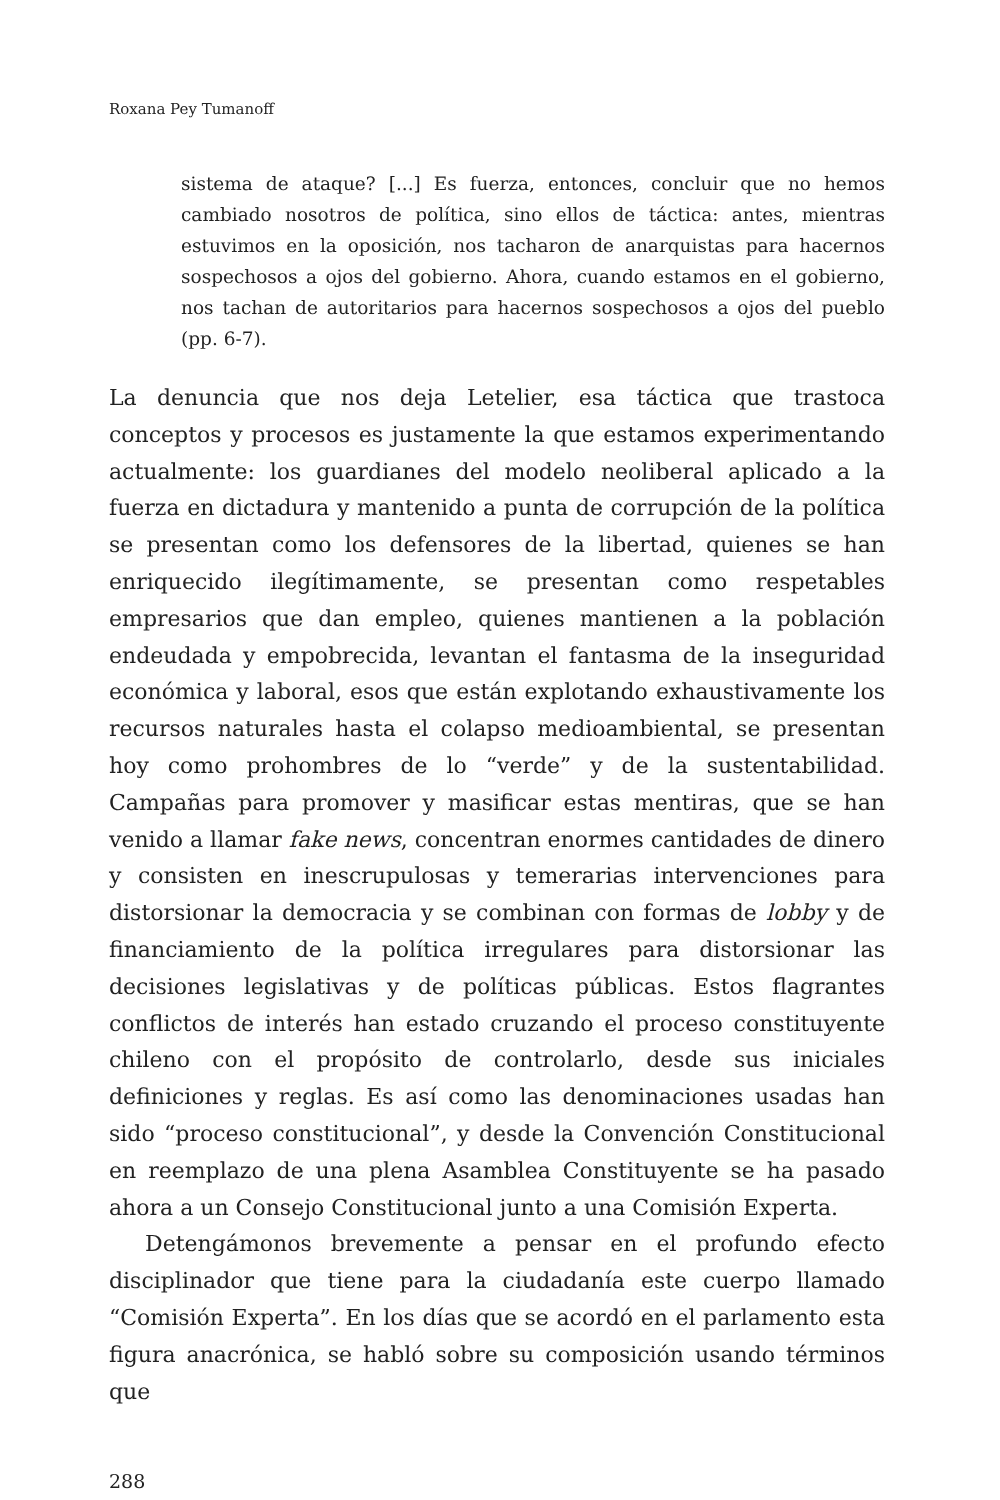Roxana Pey Tumanoff
sistema de ataque? [...] Es fuerza, entonces, concluir que no hemos cambiado nosotros de política, sino ellos de táctica: antes, mientras estuvimos en la oposición, nos tacharon de anarquistas para hacernos sospechosos a ojos del gobierno. Ahora, cuando estamos en el gobierno, nos tachan de autoritarios para hacernos sospechosos a ojos del pueblo (pp. 6-7).
La denuncia que nos deja Letelier, esa táctica que trastoca conceptos y procesos es justamente la que estamos experimentando actualmente: los guardianes del modelo neoliberal aplicado a la fuerza en dictadura y mantenido a punta de corrupción de la política se presentan como los defensores de la libertad, quienes se han enriquecido ilegítimamente, se presentan como respetables empresarios que dan empleo, quienes mantienen a la población endeudada y empobrecida, levantan el fantasma de la inseguridad económica y laboral, esos que están explotando exhaustivamente los recursos naturales hasta el colapso medioambiental, se presentan hoy como prohombres de lo “verde” y de la sustentabilidad. Campañas para promover y masificar estas mentiras, que se han venido a llamar fake news, concentran enormes cantidades de dinero y consisten en inescrupulosas y temerarias intervenciones para distorsionar la democracia y se combinan con formas de lobby y de financiamiento de la política irregulares para distorsionar las decisiones legislativas y de políticas públicas. Estos flagrantes conflictos de interés han estado cruzando el proceso constituyente chileno con el propósito de controlarlo, desde sus iniciales definiciones y reglas. Es así como las denominaciones usadas han sido “proceso constitucional”, y desde la Convención Constitucional en reemplazo de una plena Asamblea Constituyente se ha pasado ahora a un Consejo Constitucional junto a una Comisión Experta.
Detengámonos brevemente a pensar en el profundo efecto disciplinador que tiene para la ciudadanía este cuerpo llamado “Comisión Experta”. En los días que se acordó en el parlamento esta figura anacrónica, se habló sobre su composición usando términos que
288